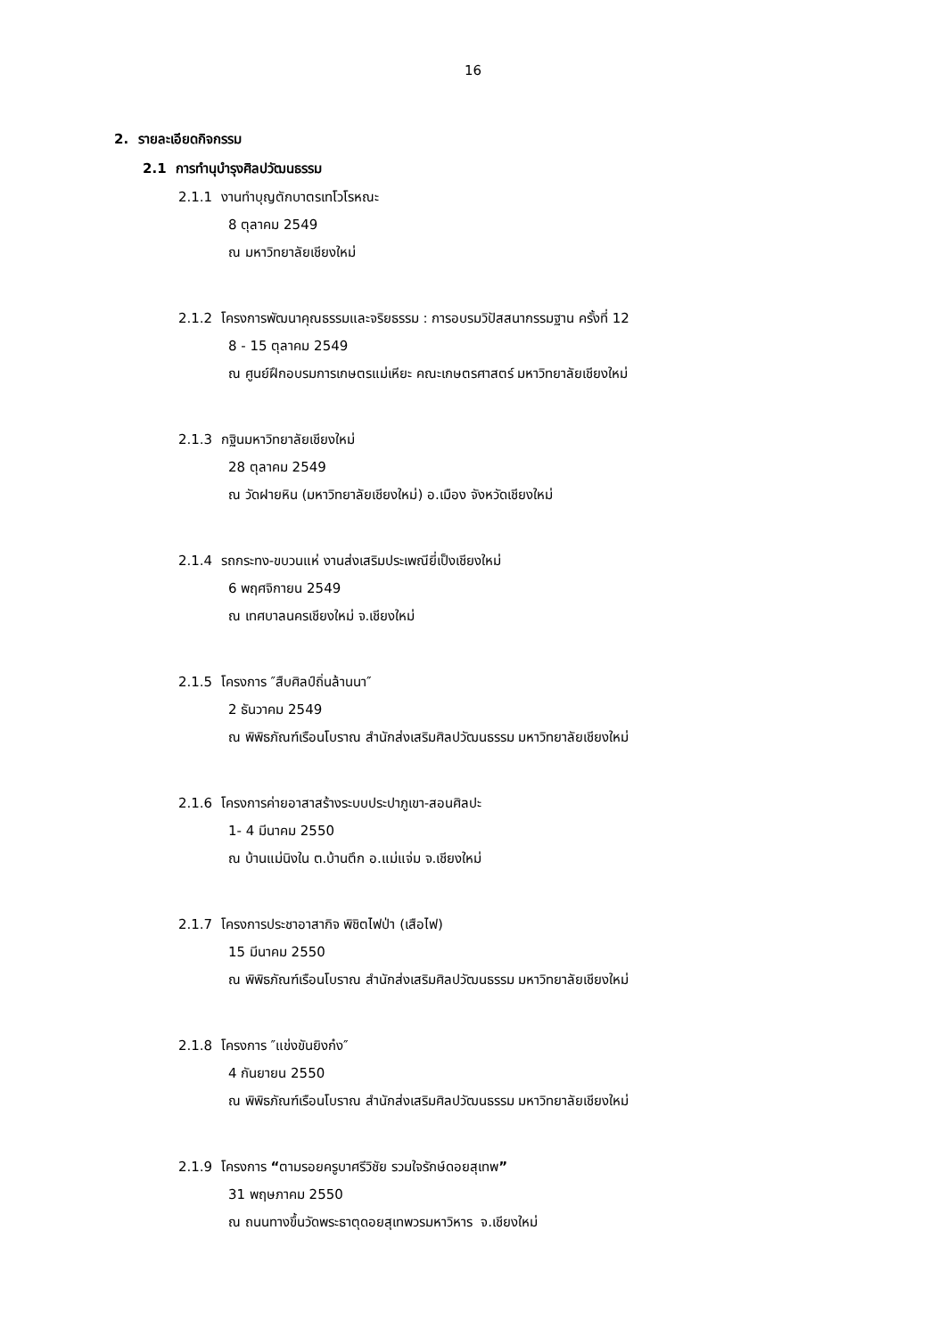16
2. รายละเอียดกิจกรรม
2.1 การทำนุบำรุงศิลปวัฒนธรรม
2.1.1 งานทำบุญตักบาตรเทโวโรหณะ
8 ตุลาคม 2549
ณ มหาวิทยาลัยเชียงใหม่
2.1.2 โครงการพัฒนาคุณธรรมและจริยธรรม : การอบรมวิปัสสนากรรมฐาน ครั้งที่ 12
8 - 15 ตุลาคม 2549
ณ ศูนย์ฝึกอบรมการเกษตรแม่เหียะ คณะเกษตรศาสตร์ มหาวิทยาลัยเชียงใหม่
2.1.3 กฐินมหาวิทยาลัยเชียงใหม่
28 ตุลาคม 2549
ณ วัดฝายหิน (มหาวิทยาลัยเชียงใหม่) อ.เมือง จังหวัดเชียงใหม่
2.1.4 รถกระทง-ขบวนแห่ งานส่งเสริมประเพณียี่เป็งเชียงใหม่
6 พฤศจิกายน 2549
ณ เทศบาลนครเชียงใหม่ จ.เชียงใหม่
2.1.5 โครงการ ″สืบศิลป์ถิ่นล้านนา″
2 ธันวาคม 2549
ณ พิพิธภัณฑ์เรือนโบราณ สำนักส่งเสริมศิลปวัฒนธรรม มหาวิทยาลัยเชียงใหม่
2.1.6 โครงการค่ายอาสาสร้างระบบประปาภูเขา-สอนศิลปะ
1- 4 มีนาคม 2550
ณ บ้านแม่นิงใน ต.บ้านตึก อ.แม่แจ่ม จ.เชียงใหม่
2.1.7 โครงการประชาอาสากิจ พิชิตไฟป่า (เสือไฟ)
15 มีนาคม 2550
ณ พิพิธภัณฑ์เรือนโบราณ สำนักส่งเสริมศิลปวัฒนธรรม มหาวิทยาลัยเชียงใหม่
2.1.8 โครงการ ″แข่งขันยิงก๋ง″
4 กันยายน 2550
ณ พิพิธภัณฑ์เรือนโบราณ สำนักส่งเสริมศิลปวัฒนธรรม มหาวิทยาลัยเชียงใหม่
2.1.9 โครงการ “ตามรอยครูบาศรีวิชัย รวมใจรักษ์ดอยสุเทพ”
31 พฤษภาคม 2550
ณ ถนนทางขึ้นวัดพระธาตุดอยสุเทพวรมหาวิหาร จ.เชียงใหม่